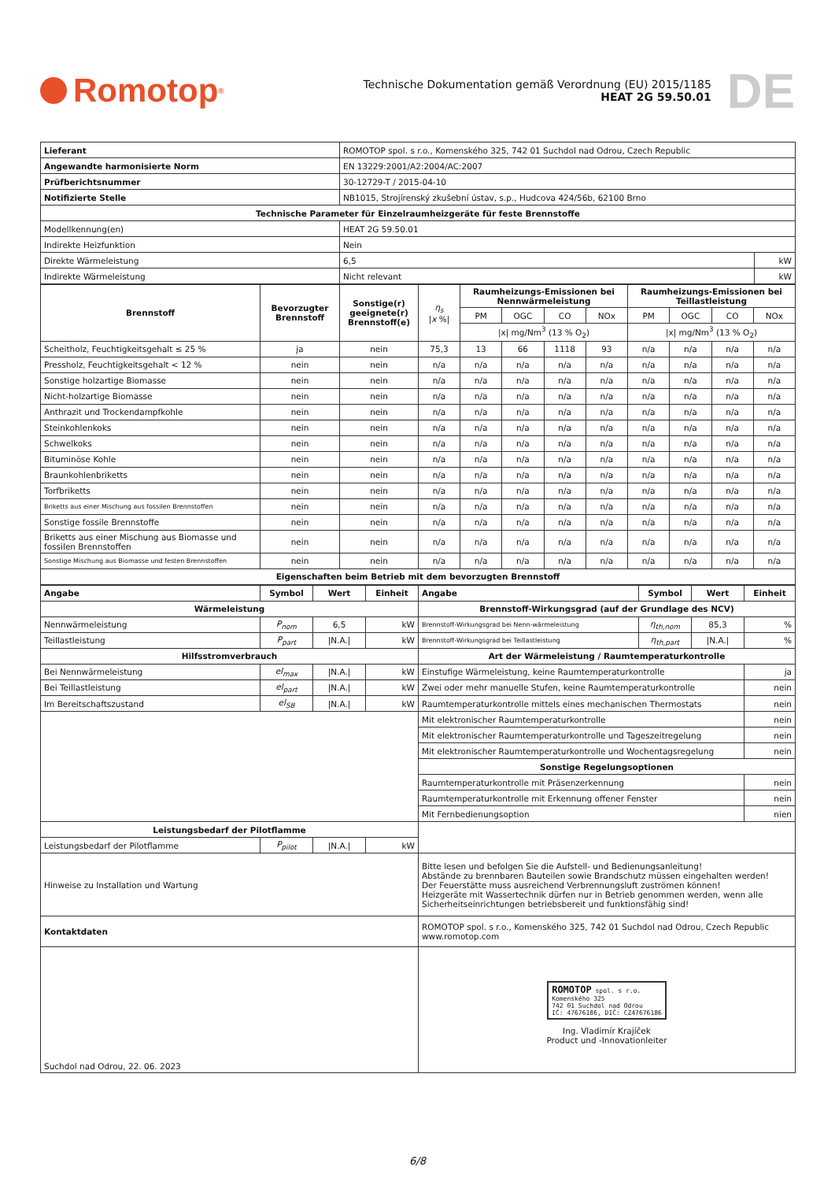Romotop<sup>®</sup>
Technische Dokumentation gemäß Verordnung (EU) 2015/1185
HEAT 2G 59.50.01
DE
| Lieferant | ROMOTOP spol. s r.o., Komenského 325, 742 01 Suchdol nad Odrou, Czech Republic | |
| Angewandte harmonisierte Norm | EN 13229:2001/A2:2004/AC:2007 | |
| Prüfberichtsnummer | 30-12729-T / 2015-04-10 | |
| Notifizierte Stelle | NB1015, Strojírenský zkušební ústav, s.p., Hudcova 424/56b, 62100 Brno | |
| Technische Parameter für Einzelraumheizgeräte für feste Brennstoffe | | |
| Modellkennung(en) | HEAT 2G 59.50.01 | |
| Indirekte Heizfunktion | Nein | |
| Direkte Wärmeleistung | 6,5 | kW |
| Indirekte Wärmeleistung | Nicht relevant | kW |
| Brennstoff | Bevorzugter Brennstoff | Sonstige(r) geeignete(r) Brennstoff(e) | η<sub>s</sub> / x %/ | Raumheizungs-Emissionen bei Nennwärmeleistung | | | | Raumheizungs-Emissionen bei Teillastleistung | | | |
| | | | | PM | OGC | CO | NOx | PM | OGC | CO | NOx |
| | | | | /x/ mg/Nm<sup>3</sup> (13 % O<sub>2</sub>) | | | | /x/ mg/Nm<sup>3</sup> (13 % O<sub>2</sub>) | | | |
| Scheitholz, Feuchtigkeitsgehalt ≤ 25 % | ja | nein | 75,3 | 13 | 66 | 1118 | 93 | n/a | n/a | n/a | n/a |
| Pressholz, Feuchtigkeitsgehalt < 12 % | nein | nein | n/a | n/a | n/a | n/a | n/a | n/a | n/a | n/a | n/a |
| Sonstige holzartige Biomasse | nein | nein | n/a | n/a | n/a | n/a | n/a | n/a | n/a | n/a | n/a |
| Nicht-holzartige Biomasse | nein | nein | n/a | n/a | n/a | n/a | n/a | n/a | n/a | n/a | n/a |
| Anthrazit und Trockendampfkohle | nein | nein | n/a | n/a | n/a | n/a | n/a | n/a | n/a | n/a | n/a |
| Steinkohlenkoks | nein | nein | n/a | n/a | n/a | n/a | n/a | n/a | n/a | n/a | n/a |
| Schwelkoks | nein | nein | n/a | n/a | n/a | n/a | n/a | n/a | n/a | n/a | n/a |
| Bituminöse Kohle | nein | nein | n/a | n/a | n/a | n/a | n/a | n/a | n/a | n/a | n/a |
| Braunkohlenbriketts | nein | nein | n/a | n/a | n/a | n/a | n/a | n/a | n/a | n/a | n/a |
| Torfbriketts | nein | nein | n/a | n/a | n/a | n/a | n/a | n/a | n/a | n/a | n/a |
| Briketts aus einer Mischung aus fossilen Brennstoffen | nein | nein | n/a | n/a | n/a | n/a | n/a | n/a | n/a | n/a | n/a |
| Sonstige fossile Brennstoffe | nein | nein | n/a | n/a | n/a | n/a | n/a | n/a | n/a | n/a | n/a |
| Briketts aus einer Mischung aus Biomasse und fossilen Brennstoffen | nein | nein | n/a | n/a | n/a | n/a | n/a | n/a | n/a | n/a | n/a |
| Sonstige Mischung aus Biomasse und festen Brennstoffen | nein | nein | n/a | n/a | n/a | n/a | n/a | n/a | n/a | n/a | n/a |
| Eigenschaften beim Betrieb mit dem bevorzugten Brennstoff | | | | | | | | | | | |
| Angabe | Symbol | Wert | Einheit | Angabe | Symbol | Wert | Einheit |
| --- | --- | --- | --- | --- | --- | --- | --- |
| Wärmeleistung | | | | Brennstoff-Wirkungsgrad (auf der Grundlage des NCV) | | | |
| Nennwärmeleistung | P<sub>nom</sub> | 6,5 | kW | Brennstoff-Wirkungsgrad bei Nenn-wärmeleistung | η<sub>th,nom</sub> | 85,3 | % |
| Teillastleistung | P<sub>part</sub> | /N.A./ | kW | Brennstoff-Wirkungsgrad bei Teillastleistung | η<sub>th,part</sub> | /N.A./ | % |
| Hilfsstromverbrauch | | | | Art der Wärmeleistung / Raumtemperaturkontrolle | | | |
| Bei Nennwärmeleistung | el<sub>max</sub> | /N.A./ | kW | Einstufige Wärmeleistung, keine Raumtemperaturkontrolle | | | ja |
| Bei Teillastleistung | el<sub>part</sub> | /N.A./ | kW | Zwei oder mehr manuelle Stufen, keine Raumtemperaturkontrolle | | | nein |
| Im Bereitschaftszustand | el<sub>SB</sub> | /N.A./ | kW | Raumtemperaturkontrolle mittels eines mechanischen Thermostats | | | nein |
| | | | | Mit elektronischer Raumtemperaturkontrolle | | | nein |
| | | | | Mit elektronischer Raumtemperaturkontrolle und Tageszeitregelung | | | nein |
| | | | | Mit elektronischer Raumtemperaturkontrolle und Wochentagsregelung | | | nein |
| | | | | Sonstige Regelungsoptionen | | | |
| | | | | Raumtemperaturkontrolle mit Präsenzerkennung | | | nein |
| | | | | Raumtemperaturkontrolle mit Erkennung offener Fenster | | | nein |
| | | | | Mit Fernbedienungsoption | | | nien |
| Leistungsbedarf der Pilotflamme | | | | | | | |
| Leistungsbedarf der Pilotflamme | P<sub>pilot</sub> | /N.A./ | kW | | | | |
| Hinweise zu Installation und Wartung | | | | Bitte lesen und befolgen Sie die Aufstell- und Bedienungsanleitung! Abstände zu brennbaren Bauteilen sowie Brandschutz müssen eingehalten werden! Der Feuerstätte muss ausreichend Verbrennungsluft zuströmen können! Heizgeräte mit Wassertechnik dürfen nur in Betrieb genommen werden, wenn alle Sicherheitseinrichtungen betriebsbereit und funktionsfähig sind! | | | |
| Kontaktdaten | | | | ROMOTOP spol. s r.o., Komenského 325, 742 01 Suchdol nad Odrou, Czech Republic www.romotop.com | | | |
| Suchdol nad Odrou, 22. 06. 2023 | | | | ROMOTOP spol. s r.o. Komenského 325 742 01 Suchdol nad Odrou IČ: 47676186, DIČ: CZ47676186 Ing. Vladimír Krajíček Product und -Innovationleiter | | | |
6/8